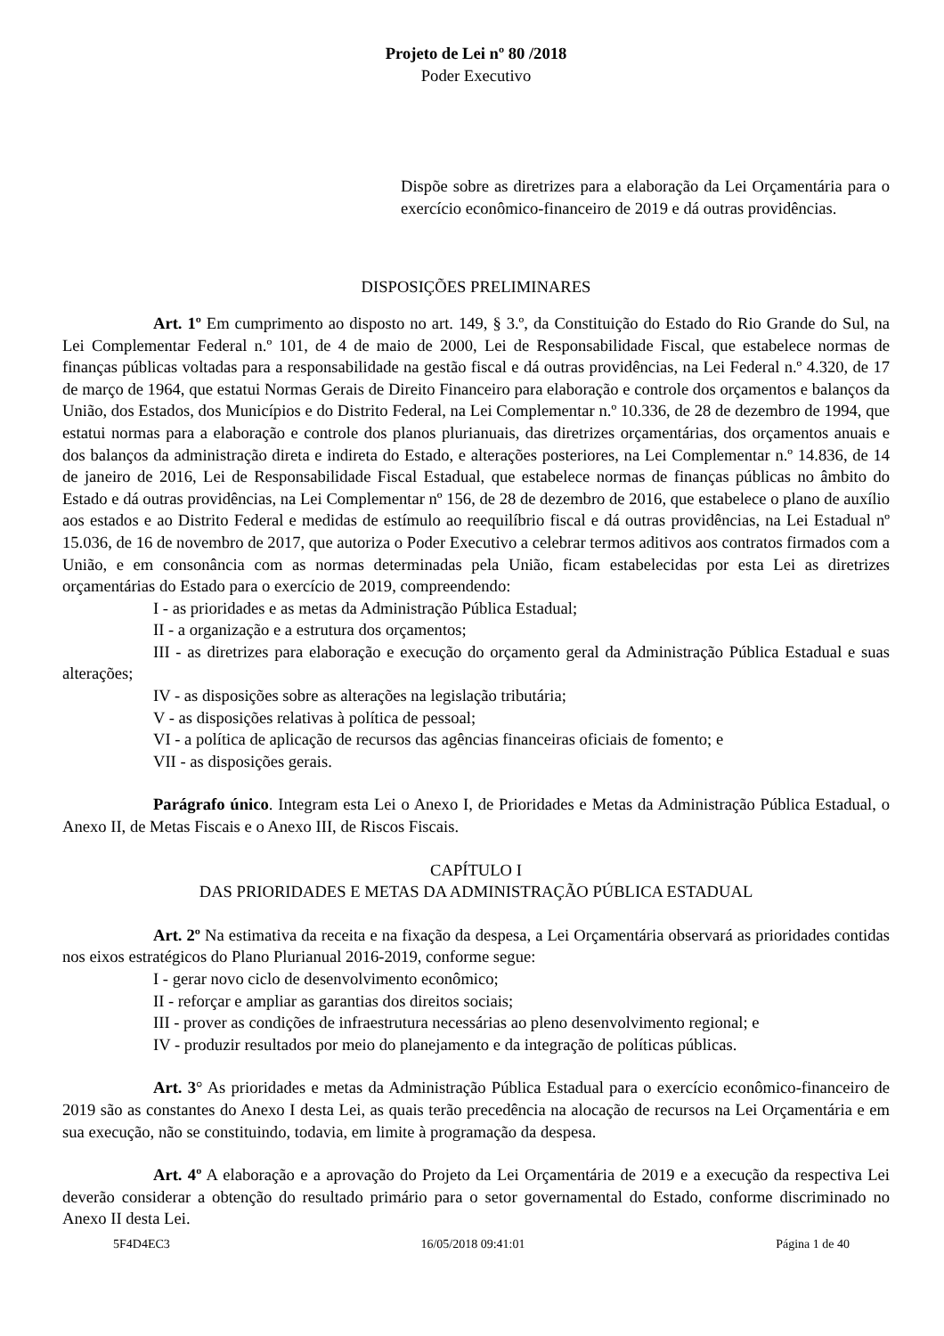Projeto de Lei nº 80 /2018
Poder Executivo
Dispõe sobre as diretrizes para a elaboração da Lei Orçamentária para o exercício econômico-financeiro de 2019 e dá outras providências.
DISPOSIÇÕES PRELIMINARES
Art. 1º Em cumprimento ao disposto no art. 149, § 3.º, da Constituição do Estado do Rio Grande do Sul, na Lei Complementar Federal n.º 101, de 4 de maio de 2000, Lei de Responsabilidade Fiscal, que estabelece normas de finanças públicas voltadas para a responsabilidade na gestão fiscal e dá outras providências, na Lei Federal n.º 4.320, de 17 de março de 1964, que estatui Normas Gerais de Direito Financeiro para elaboração e controle dos orçamentos e balanços da União, dos Estados, dos Municípios e do Distrito Federal, na Lei Complementar n.º 10.336, de 28 de dezembro de 1994, que estatui normas para a elaboração e controle dos planos plurianuais, das diretrizes orçamentárias, dos orçamentos anuais e dos balanços da administração direta e indireta do Estado, e alterações posteriores, na Lei Complementar n.º 14.836, de 14 de janeiro de 2016, Lei de Responsabilidade Fiscal Estadual, que estabelece normas de finanças públicas no âmbito do Estado e dá outras providências, na Lei Complementar nº 156, de 28 de dezembro de 2016, que estabelece o plano de auxílio aos estados e ao Distrito Federal e medidas de estímulo ao reequilíbrio fiscal e dá outras providências, na Lei Estadual nº 15.036, de 16 de novembro de 2017, que autoriza o Poder Executivo a celebrar termos aditivos aos contratos firmados com a União, e em consonância com as normas determinadas pela União, ficam estabelecidas por esta Lei as diretrizes orçamentárias do Estado para o exercício de 2019, compreendendo:
I - as prioridades e as metas da Administração Pública Estadual;
II - a organização e a estrutura dos orçamentos;
III - as diretrizes para elaboração e execução do orçamento geral da Administração Pública Estadual e suas alterações;
IV - as disposições sobre as alterações na legislação tributária;
V - as disposições relativas à política de pessoal;
VI - a política de aplicação de recursos das agências financeiras oficiais de fomento; e
VII - as disposições gerais.
Parágrafo único. Integram esta Lei o Anexo I, de Prioridades e Metas da Administração Pública Estadual, o Anexo II, de Metas Fiscais e o Anexo III, de Riscos Fiscais.
CAPÍTULO I
DAS PRIORIDADES E METAS DA ADMINISTRAÇÃO PÚBLICA ESTADUAL
Art. 2º Na estimativa da receita e na fixação da despesa, a Lei Orçamentária observará as prioridades contidas nos eixos estratégicos do Plano Plurianual 2016-2019, conforme segue:
I - gerar novo ciclo de desenvolvimento econômico;
II - reforçar e ampliar as garantias dos direitos sociais;
III - prover as condições de infraestrutura necessárias ao pleno desenvolvimento regional; e
IV - produzir resultados por meio do planejamento e da integração de políticas públicas.
Art. 3° As prioridades e metas da Administração Pública Estadual para o exercício econômico-financeiro de 2019 são as constantes do Anexo I desta Lei, as quais terão precedência na alocação de recursos na Lei Orçamentária e em sua execução, não se constituindo, todavia, em limite à programação da despesa.
Art. 4º A elaboração e a aprovação do Projeto da Lei Orçamentária de 2019 e a execução da respectiva Lei deverão considerar a obtenção do resultado primário para o setor governamental do Estado, conforme discriminado no Anexo II desta Lei.
5F4D4EC3 16/05/2018 09:41:01 Página 1 de 40